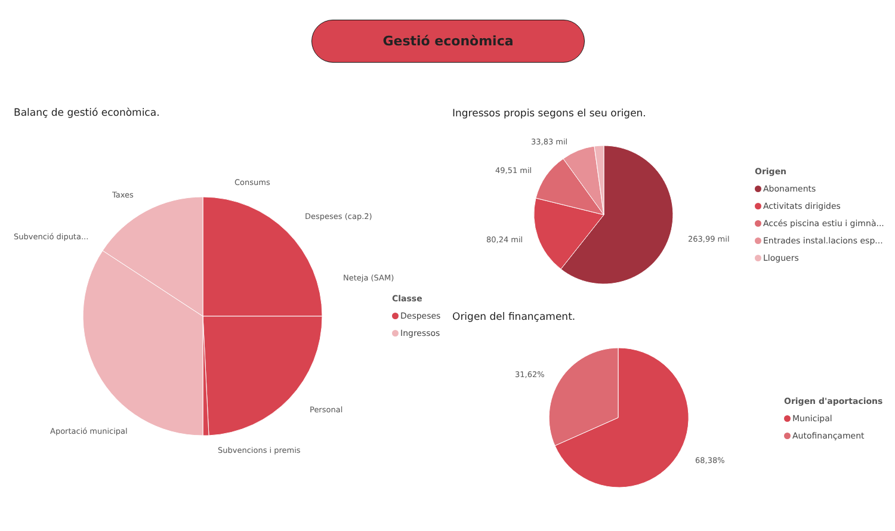Gestió econòmica
Balanç de gestió econòmica.
Ingressos propis segons el seu origen.
Origen del finançament.
Consums
Taxes
Despeses (cap.2)
Subvenció diputa...
Neteja (SAM)
Personal
Aportació municipal
Subvencions i premis
Classe
Despeses
Ingressos
33,83 mil
49,51 mil
80,24 mil 263,99 mil
Origen
Abonaments
Activitats dirigides
Accés piscina estiu i gimnà...
Entrades instal.lacions esp...
Lloguers
31,62%
68,38%
Origen d'aportacions
Municipal
Autofinançament